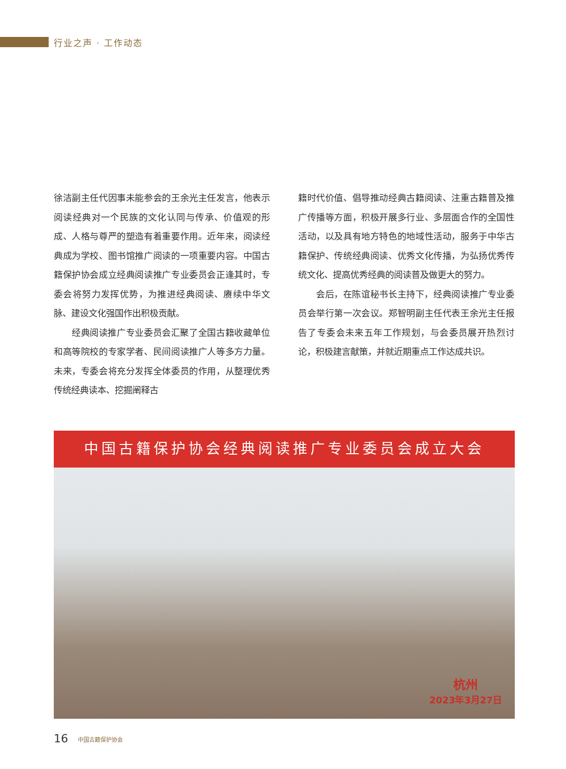行业之声 · 工作动态
徐洁副主任代因事未能参会的王余光主任发言，他表示阅读经典对一个民族的文化认同与传承、价值观的形成、人格与尊严的塑造有着重要作用。近年来，阅读经典成为学校、图书馆推广阅读的一项重要内容。中国古籍保护协会成立经典阅读推广专业委员会正逢其时，专委会将努力发挥优势，为推进经典阅读、赓续中华文脉、建设文化强国作出积极贡献。
经典阅读推广专业委员会汇聚了全国古籍收藏单位和高等院校的专家学者、民间阅读推广人等多方力量。未来，专委会将充分发挥全体委员的作用，从整理优秀传统经典读本、挖掘阐释古
籍时代价值、倡导推动经典古籍阅读、注重古籍普及推广传播等方面，积极开展多行业、多层面合作的全国性活动，以及具有地方特色的地域性活动，服务于中华古籍保护、传统经典阅读、优秀文化传播，为弘扬优秀传统文化、提高优秀经典的阅读普及做更大的努力。
会后，在陈谊秘书长主持下，经典阅读推广专业委员会举行第一次会议。郑智明副主任代表王余光主任报告了专委会未来五年工作规划，与会委员展开热烈讨论，积极建言献策，并就近期重点工作达成共识。
中国古籍保护协会经典阅读推广专业委员会成立大会
杭州
2023年3月27日
16 中国古籍保护协会